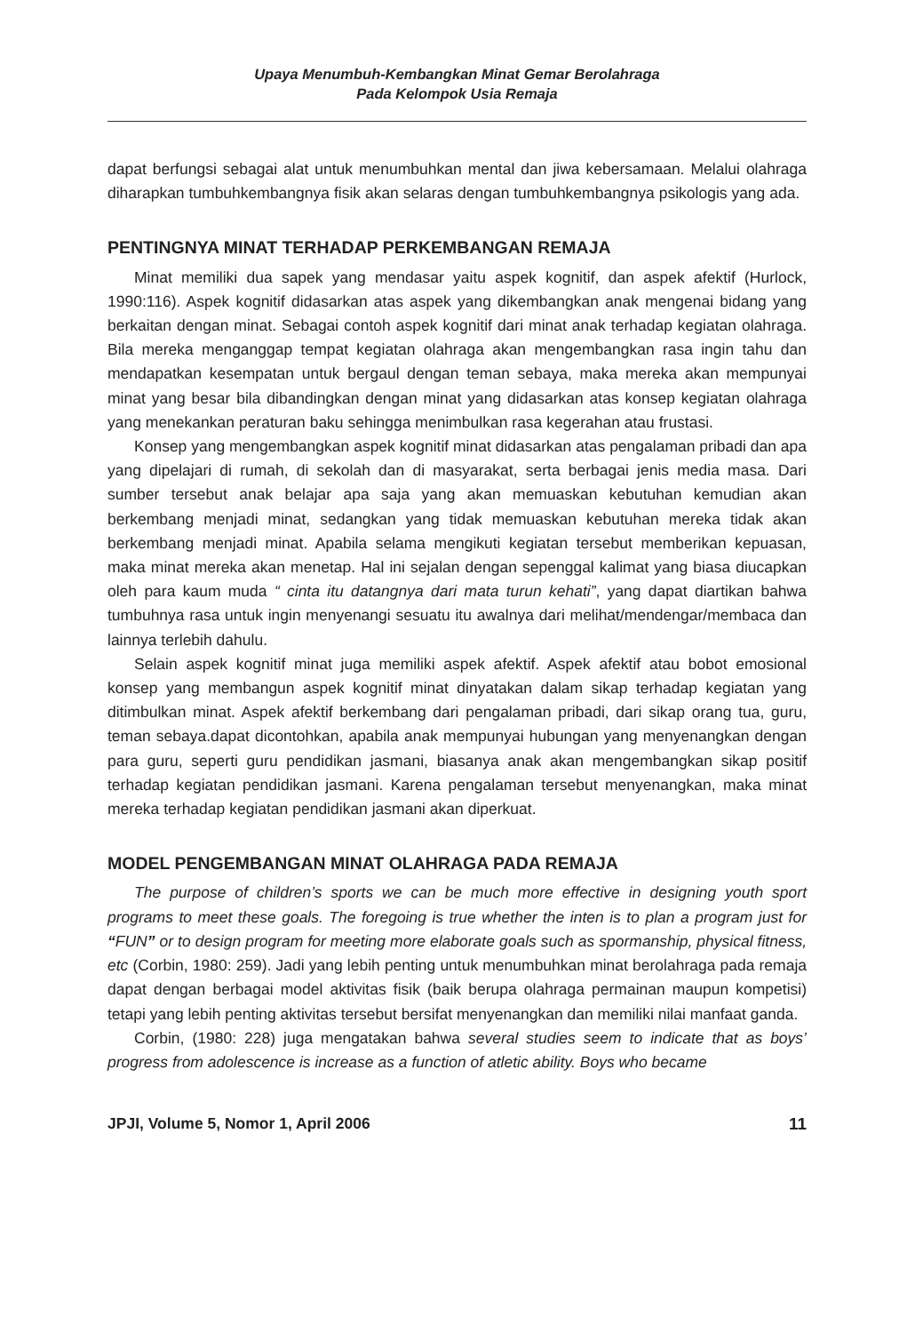Upaya Menumbuh-Kembangkan Minat Gemar Berolahraga
Pada Kelompok Usia Remaja
dapat berfungsi sebagai alat untuk menumbuhkan mental dan jiwa kebersamaan. Melalui olahraga diharapkan tumbuhkembangnya fisik akan selaras dengan tumbuhkembangnya psikologis yang ada.
PENTINGNYA MINAT TERHADAP PERKEMBANGAN REMAJA
Minat memiliki dua sapek yang mendasar yaitu aspek kognitif, dan aspek afektif (Hurlock, 1990:116). Aspek kognitif didasarkan atas aspek yang dikembangkan anak mengenai bidang yang berkaitan dengan minat. Sebagai contoh aspek kognitif dari minat anak terhadap kegiatan olahraga. Bila mereka menganggap tempat kegiatan olahraga akan mengembangkan rasa ingin tahu dan mendapatkan kesempatan untuk bergaul dengan teman sebaya, maka mereka akan mempunyai minat yang besar bila dibandingkan dengan minat yang didasarkan atas konsep kegiatan olahraga yang menekankan peraturan baku sehingga menimbulkan rasa kegerahan atau frustasi.
Konsep yang mengembangkan aspek kognitif minat didasarkan atas pengalaman pribadi dan apa yang dipelajari di rumah, di sekolah dan di masyarakat, serta berbagai jenis media masa. Dari sumber tersebut anak belajar apa saja yang akan memuaskan kebutuhan kemudian akan berkembang menjadi minat, sedangkan yang tidak memuaskan kebutuhan mereka tidak akan berkembang menjadi minat. Apabila selama mengikuti kegiatan tersebut memberikan kepuasan, maka minat mereka akan menetap. Hal ini sejalan dengan sepenggal kalimat yang biasa diucapkan oleh para kaum muda “ cinta itu datangnya dari mata turun kehati”, yang dapat diartikan bahwa tumbuhnya rasa untuk ingin menyenangi sesuatu itu awalnya dari melihat/mendengar/membaca dan lainnya terlebih dahulu.
Selain aspek kognitif minat juga memiliki aspek afektif. Aspek afektif atau bobot emosional konsep yang membangun aspek kognitif minat dinyatakan dalam sikap terhadap kegiatan yang ditimbulkan minat. Aspek afektif berkembang dari pengalaman pribadi, dari sikap orang tua, guru, teman sebaya.dapat dicontohkan, apabila anak mempunyai hubungan yang menyenangkan dengan para guru, seperti guru pendidikan jasmani, biasanya anak akan mengembangkan sikap positif terhadap kegiatan pendidikan jasmani. Karena pengalaman tersebut menyenangkan, maka minat mereka terhadap kegiatan pendidikan jasmani akan diperkuat.
MODEL PENGEMBANGAN MINAT OLAHRAGA PADA REMAJA
The purpose of children’s sports we can be much more effective in designing youth sport programs to meet these goals. The foregoing is true whether the inten is to plan a program just for “FUN” or to design program for meeting more elaborate goals such as spormanship, physical fitness, etc (Corbin, 1980: 259). Jadi yang lebih penting untuk menumbuhkan minat berolahraga pada remaja dapat dengan berbagai model aktivitas fisik (baik berupa olahraga permainan maupun kompetisi) tetapi yang lebih penting aktivitas tersebut bersifat menyenangkan dan memiliki nilai manfaat ganda.
Corbin, (1980: 228) juga mengatakan bahwa several studies seem to indicate that as boys’ progress from adolescence is increase as a function of atletic ability. Boys who became
JPJI, Volume 5, Nomor 1, April 2006 11